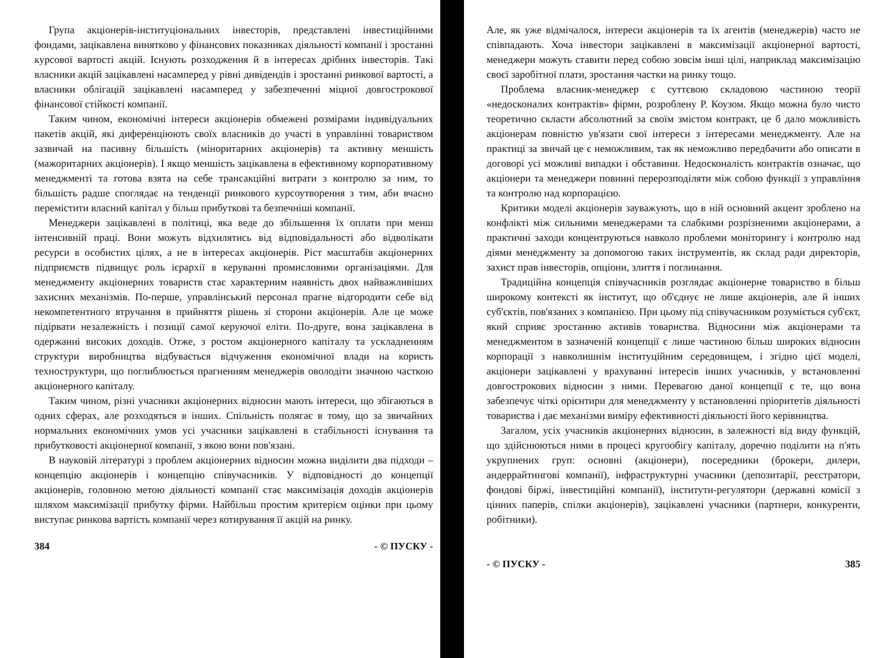Група акціонерів-інституціональних інвесторів, представлені інвестиційними фондами, зацікавлена винятково у фінансових показниках діяльності компанії і зростанні курсової вартості акцій. Існують розходження й в інтересах дрібних інвесторів. Такі власники акцій зацікавлені насамперед у рівні дивідендів і зростанні ринкової вартості, а власники облігацій зацікавлені насамперед у забезпеченні міцної довгострокової фінансової стійкості компанії.
Таким чином, економічні інтереси акціонерів обмежені розмірами індивідуальних пакетів акцій, які диференціюють своїх власників до участі в управлінні товариством зазвичай на пасивну більшість (міноритарних акціонерів) та активну меншість (мажоритарних акціонерів). І якщо меншість зацікавлена в ефективному корпоративному менеджменті та готова взята на себе трансакційні витрати з контролю за ним, то більшість радше споглядає на тенденції ринкового курсоутворення з тим, аби вчасно перемістити власний капітал у більш прибуткові та безпечніші компанії.
Менеджери зацікавлені в політиці, яка веде до збільшення їх оплати при менш інтенсивній праці. Вони можуть відхилятись від відповідальності або відволікати ресурси в особистих цілях, а не в інтересах акціонерів. Ріст масштабів акціонерних підприємств підвищує роль ієрархії в керуванні промисловими організаціями. Для менеджменту акціонерних товариств стає характерним наявність двох найважливіших захисних механізмів. По-перше, управлінський персонал прагне відгородити себе від некомпетентного втручання в прийняття рішень зі сторони акціонерів. Але це може підірвати незалежність і позиції самої керуючої еліти. По-друге, вона зацікавлена в одержанні високих доходів. Отже, з ростом акціонерного капіталу та ускладненням структури виробництва відбувається відчуження економічної влади на користь техноструктури, що поглиблюється прагненням менеджерів оволодіти значною часткою акціонерного капіталу.
Таким чином, різні учасники акціонерних відносин мають інтереси, що збігаються в одних сферах, але розходяться в інших. Спільність полягає в тому, що за звичайних нормальних економічних умов усі учасники зацікавлені в стабільності існування та прибутковості акціонерної компанії, з якою вони пов'язані.
В науковій літературі з проблем акціонерних відносин можна виділити два підходи – концепцію акціонерів і концепцію співучасників. У відповідності до концепції акціонерів, головною метою діяльності компанії стає максимізація доходів акціонерів шляхом максимізації прибутку фірми. Найбільш простим критерієм оцінки при цьому виступає ринкова вартість компанії через котирування її акцій на ринку.
384 - © ПУСКУ -
Але, як уже відмічалося, інтереси акціонерів та їх агентів (менеджерів) часто не співпадають. Хоча інвестори зацікавлені в максимізації акціонерної вартості, менеджери можуть ставити перед собою зовсім інші цілі, наприклад максимізацію своєї заробітної плати, зростання частки на ринку тощо.
Проблема власник-менеджер є суттєвою складовою частиною теорії «недосконалих контрактів» фірми, розроблену Р. Коузом. Якщо можна було чисто теоретично скласти абсолютний за своїм змістом контракт, це б дало можливість акціонерам повністю ув'язати свої інтереси з інтересами менеджменту. Але на практиці за звичай це є неможливим, так як неможливо передбачити або описати в договорі усі можливі випадки і обставини. Недосконалість контрактів означає, що акціонери та менеджери повинні перерозподіляти між собою функції з управління та контролю над корпорацією.
Критики моделі акціонерів зауважують, що в ній основний акцент зроблено на конфлікті між сильними менеджерами та слабкими розрізненими акціонерами, а практичні заходи концентруються навколо проблеми моніторингу і контролю над діями менеджменту за допомогою таких інструментів, як склад ради директорів, захист прав інвесторів, опціони, злиття і поглинання.
Традиційна концепція співучасників розглядає акціонерне товариство в більш широкому контексті як інститут, що об'єднує не лише акціонерів, але й інших суб'єктів, пов'язаних з компанією. При цьому під співучасником розуміється суб'єкт, який сприяє зростанню активів товариства. Відносини між акціонерами та менеджментом в зазначеній концепції є лише частиною більш широких відносин корпорації з навколишнім інституційним середовищем, і згідно цієї моделі, акціонери зацікавлені у врахуванні інтересів інших учасників, у встановленні довгострокових відносин з ними. Перевагою даної концепції є те, що вона забезпечує чіткі орієнтири для менеджменту у встановленні пріоритетів діяльності товариства і дає механізми виміру ефективності діяльності його керівництва.
Загалом, усіх учасників акціонерних відносин, в залежності від виду функцій, що здійснюються ними в процесі кругообігу капіталу, доречно поділити на п'ять укрупнених груп: основні (акціонери), посередники (брокери, дилери, андеррайтингові компанії), інфраструктурні учасники (депозитарії, реєстратори, фондові біржі, інвестиційні компанії), інститути-регулятори (державні комісії з цінних паперів, спілки акціонерів), зацікавлені учасники (партнери, конкуренти, робітники).
- © ПУСКУ - 385